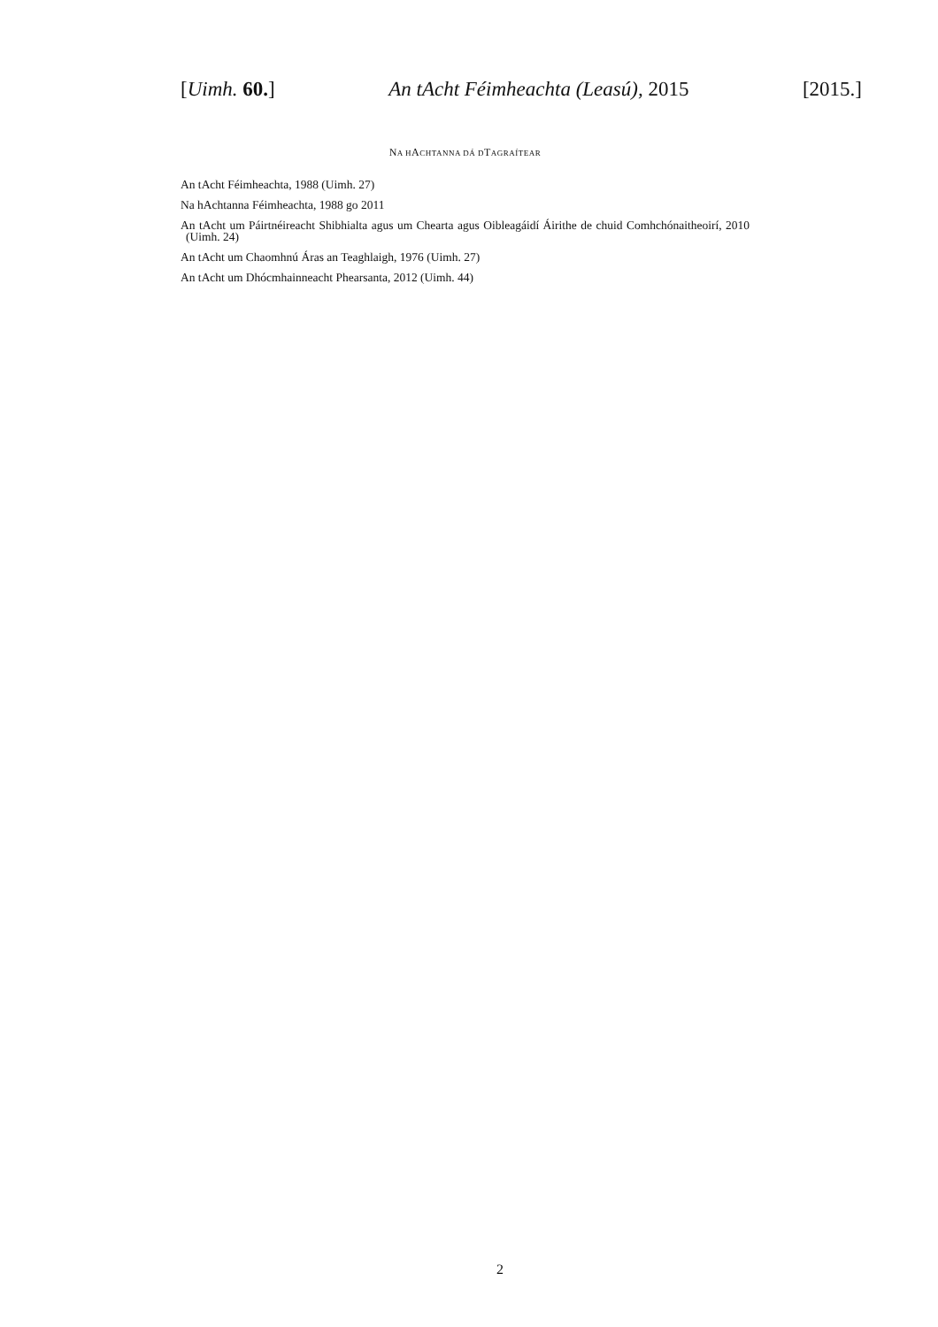[Uimh. 60.] An tAcht Féimheachta (Leasú), 2015 [2015.]
NA HACHTANNA DÁ DTAGRAÍTEAR
An tAcht Féimheachta, 1988 (Uimh. 27)
Na hAchtanna Féimheachta, 1988 go 2011
An tAcht um Páirtnéireacht Shibhialta agus um Chearta agus Oibleagáidí Áirithe de chuid Comhchónaitheoirí, 2010 (Uimh. 24)
An tAcht um Chaomhnú Áras an Teaghlaigh, 1976 (Uimh. 27)
An tAcht um Dhócmhainneacht Phearsanta, 2012 (Uimh. 44)
2